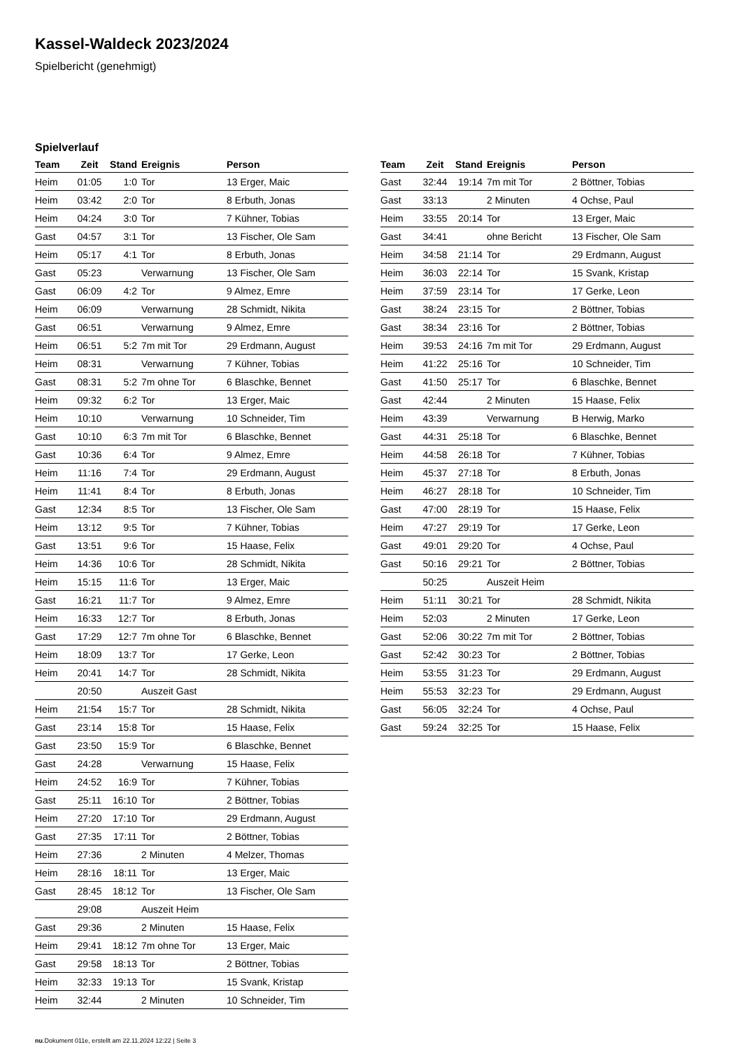Kassel-Waldeck 2023/2024
Spielbericht (genehmigt)
Spielverlauf
| Team | Zeit | Stand | Ereignis | Person |
| --- | --- | --- | --- | --- |
| Heim | 01:05 | 1:0 | Tor | 13 Erger, Maic |
| Heim | 03:42 | 2:0 | Tor | 8 Erbuth, Jonas |
| Heim | 04:24 | 3:0 | Tor | 7 Kühner, Tobias |
| Gast | 04:57 | 3:1 | Tor | 13 Fischer, Ole Sam |
| Heim | 05:17 | 4:1 | Tor | 8 Erbuth, Jonas |
| Gast | 05:23 | | Verwarnung | 13 Fischer, Ole Sam |
| Gast | 06:09 | 4:2 | Tor | 9 Almez, Emre |
| Heim | 06:09 | | Verwarnung | 28 Schmidt, Nikita |
| Gast | 06:51 | | Verwarnung | 9 Almez, Emre |
| Heim | 06:51 | 5:2 | 7m mit Tor | 29 Erdmann, August |
| Heim | 08:31 | | Verwarnung | 7 Kühner, Tobias |
| Gast | 08:31 | 5:2 | 7m ohne Tor | 6 Blaschke, Bennet |
| Heim | 09:32 | 6:2 | Tor | 13 Erger, Maic |
| Heim | 10:10 | | Verwarnung | 10 Schneider, Tim |
| Gast | 10:10 | 6:3 | 7m mit Tor | 6 Blaschke, Bennet |
| Gast | 10:36 | 6:4 | Tor | 9 Almez, Emre |
| Heim | 11:16 | 7:4 | Tor | 29 Erdmann, August |
| Heim | 11:41 | 8:4 | Tor | 8 Erbuth, Jonas |
| Gast | 12:34 | 8:5 | Tor | 13 Fischer, Ole Sam |
| Heim | 13:12 | 9:5 | Tor | 7 Kühner, Tobias |
| Gast | 13:51 | 9:6 | Tor | 15 Haase, Felix |
| Heim | 14:36 | 10:6 | Tor | 28 Schmidt, Nikita |
| Heim | 15:15 | 11:6 | Tor | 13 Erger, Maic |
| Gast | 16:21 | 11:7 | Tor | 9 Almez, Emre |
| Heim | 16:33 | 12:7 | Tor | 8 Erbuth, Jonas |
| Gast | 17:29 | 12:7 | 7m ohne Tor | 6 Blaschke, Bennet |
| Heim | 18:09 | 13:7 | Tor | 17 Gerke, Leon |
| Heim | 20:41 | 14:7 | Tor | 28 Schmidt, Nikita |
| | 20:50 | | Auszeit Gast | |
| Heim | 21:54 | 15:7 | Tor | 28 Schmidt, Nikita |
| Gast | 23:14 | 15:8 | Tor | 15 Haase, Felix |
| Gast | 23:50 | 15:9 | Tor | 6 Blaschke, Bennet |
| Gast | 24:28 | | Verwarnung | 15 Haase, Felix |
| Heim | 24:52 | 16:9 | Tor | 7 Kühner, Tobias |
| Gast | 25:11 | 16:10 | Tor | 2 Böttner, Tobias |
| Heim | 27:20 | 17:10 | Tor | 29 Erdmann, August |
| Gast | 27:35 | 17:11 | Tor | 2 Böttner, Tobias |
| Heim | 27:36 | | 2 Minuten | 4 Melzer, Thomas |
| Heim | 28:16 | 18:11 | Tor | 13 Erger, Maic |
| Gast | 28:45 | 18:12 | Tor | 13 Fischer, Ole Sam |
| | 29:08 | | Auszeit Heim | |
| Gast | 29:36 | | 2 Minuten | 15 Haase, Felix |
| Heim | 29:41 | 18:12 | 7m ohne Tor | 13 Erger, Maic |
| Gast | 29:58 | 18:13 | Tor | 2 Böttner, Tobias |
| Heim | 32:33 | 19:13 | Tor | 15 Svank, Kristap |
| Heim | 32:44 | | 2 Minuten | 10 Schneider, Tim |
| Team | Zeit | Stand | Ereignis | Person |
| --- | --- | --- | --- | --- |
| Gast | 32:44 | 19:14 | 7m mit Tor | 2 Böttner, Tobias |
| Gast | 33:13 | | 2 Minuten | 4 Ochse, Paul |
| Heim | 33:55 | 20:14 | Tor | 13 Erger, Maic |
| Gast | 34:41 | | ohne Bericht | 13 Fischer, Ole Sam |
| Heim | 34:58 | 21:14 | Tor | 29 Erdmann, August |
| Heim | 36:03 | 22:14 | Tor | 15 Svank, Kristap |
| Heim | 37:59 | 23:14 | Tor | 17 Gerke, Leon |
| Gast | 38:24 | 23:15 | Tor | 2 Böttner, Tobias |
| Gast | 38:34 | 23:16 | Tor | 2 Böttner, Tobias |
| Heim | 39:53 | 24:16 | 7m mit Tor | 29 Erdmann, August |
| Heim | 41:22 | 25:16 | Tor | 10 Schneider, Tim |
| Gast | 41:50 | 25:17 | Tor | 6 Blaschke, Bennet |
| Gast | 42:44 | | 2 Minuten | 15 Haase, Felix |
| Heim | 43:39 | | Verwarnung | B Herwig, Marko |
| Gast | 44:31 | 25:18 | Tor | 6 Blaschke, Bennet |
| Heim | 44:58 | 26:18 | Tor | 7 Kühner, Tobias |
| Heim | 45:37 | 27:18 | Tor | 8 Erbuth, Jonas |
| Heim | 46:27 | 28:18 | Tor | 10 Schneider, Tim |
| Gast | 47:00 | 28:19 | Tor | 15 Haase, Felix |
| Heim | 47:27 | 29:19 | Tor | 17 Gerke, Leon |
| Gast | 49:01 | 29:20 | Tor | 4 Ochse, Paul |
| Gast | 50:16 | 29:21 | Tor | 2 Böttner, Tobias |
| | 50:25 | | Auszeit Heim | |
| Heim | 51:11 | 30:21 | Tor | 28 Schmidt, Nikita |
| Heim | 52:03 | | 2 Minuten | 17 Gerke, Leon |
| Gast | 52:06 | 30:22 | 7m mit Tor | 2 Böttner, Tobias |
| Gast | 52:42 | 30:23 | Tor | 2 Böttner, Tobias |
| Heim | 53:55 | 31:23 | Tor | 29 Erdmann, August |
| Heim | 55:53 | 32:23 | Tor | 29 Erdmann, August |
| Gast | 56:05 | 32:24 | Tor | 4 Ochse, Paul |
| Gast | 59:24 | 32:25 | Tor | 15 Haase, Felix |
nu.Dokument 011e, erstellt am 22.11.2024 12:22 | Seite 3